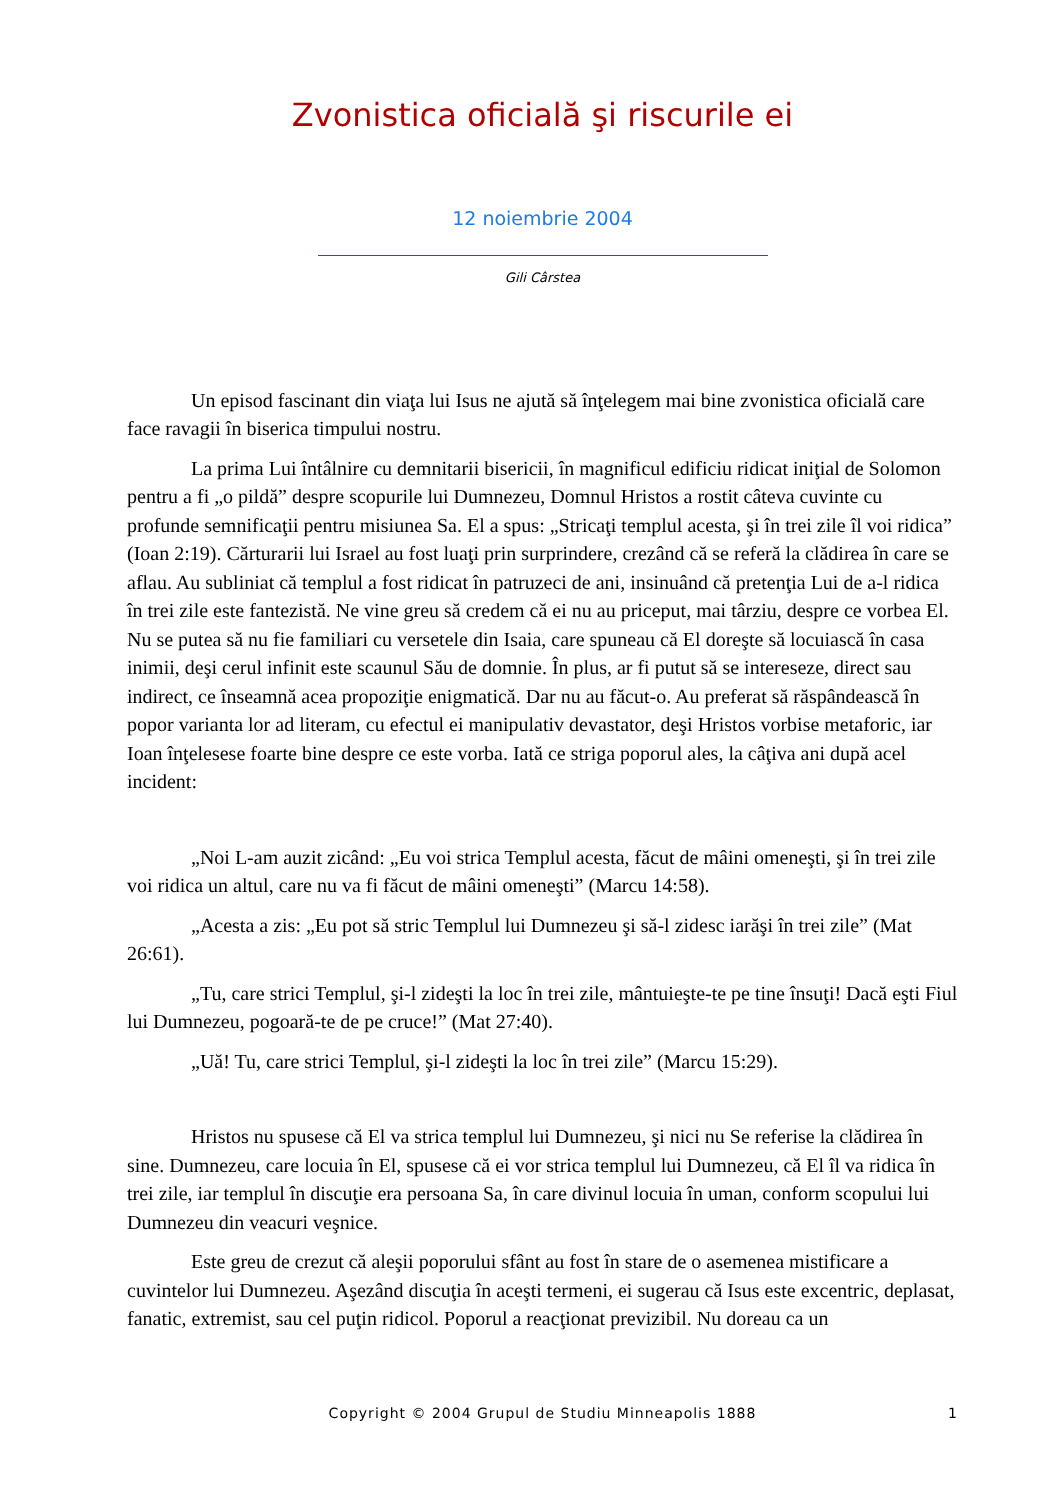Zvonistica oficială şi riscurile ei
12 noiembrie 2004
Gili Cârstea
Un episod fascinant din viaţa lui Isus ne ajută să înţelegem mai bine zvonistica oficială care face ravagii în biserica timpului nostru.
La prima Lui întâlnire cu demnitarii bisericii, în magnificul edificiu ridicat iniţial de Solomon pentru a fi „o pildă” despre scopurile lui Dumnezeu, Domnul Hristos a rostit câteva cuvinte cu profunde semnificaţii pentru misiunea Sa. El a spus: „Stricaţi templul acesta, şi în trei zile îl voi ridica” (Ioan 2:19). Cărturarii lui Israel au fost luaţi prin surprindere, crezând că se referă la clădirea în care se aflau. Au subliniat că templul a fost ridicat în patruzeci de ani, insinuând că pretenţia Lui de a-l ridica în trei zile este fantezistă. Ne vine greu să credem că ei nu au priceput, mai târziu, despre ce vorbea El. Nu se putea să nu fie familiari cu versetele din Isaia, care spuneau că El doreşte să locuiască în casa inimii, deşi cerul infinit este scaunul Său de domnie. În plus, ar fi putut să se intereseze, direct sau indirect, ce înseamnă acea propoziţie enigmatică. Dar nu au făcut-o. Au preferat să răspândească în popor varianta lor ad literam, cu efectul ei manipulativ devastator, deşi Hristos vorbise metaforic, iar Ioan înţelesese foarte bine despre ce este vorba. Iată ce striga poporul ales, la câţiva ani după acel incident:
„Noi L-am auzit zicând: „Eu voi strica Templul acesta, făcut de mâini omeneşti, şi în trei zile voi ridica un altul, care nu va fi făcut de mâini omeneşti” (Marcu 14:58).
„Acesta a zis: „Eu pot să stric Templul lui Dumnezeu şi să-l zidesc iarăşi în trei zile” (Mat 26:61).
„Tu, care strici Templul, şi-l zideşti la loc în trei zile, mântuieşte-te pe tine însuţi! Dacă eşti Fiul lui Dumnezeu, pogoară-te de pe cruce!” (Mat 27:40).
„Uă! Tu, care strici Templul, şi-l zideşti la loc în trei zile” (Marcu 15:29).
Hristos nu spusese că El va strica templul lui Dumnezeu, şi nici nu Se referise la clădirea în sine. Dumnezeu, care locuia în El, spusese că ei vor strica templul lui Dumnezeu, că El îl va ridica în trei zile, iar templul în discuţie era persoana Sa, în care divinul locuia în uman, conform scopului lui Dumnezeu din veacuri veşnice.
Este greu de crezut că aleşii poporului sfânt au fost în stare de o asemenea mistificare a cuvintelor lui Dumnezeu. Aşezând discuţia în aceşti termeni, ei sugerau că Isus este excentric, deplasat, fanatic, extremist, sau cel puţin ridicol. Poporul a reacţionat previzibil. Nu doreau ca un
Copyright © 2004 Grupul de Studiu Minneapolis 1888
1